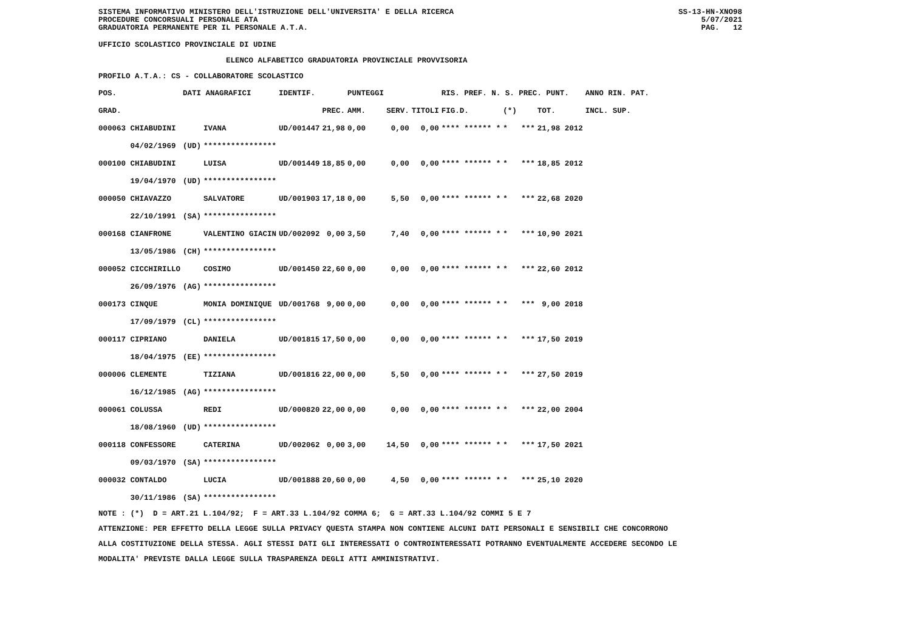SISTEMA INFORMATIVO MINISTERO DELL'ISTRUZIONE DELL'UNIVERSITA' E DELLA RICERCA PROCEDURE CONCORSUALI PERSONALE ATA GRADUATORIA PERMANENTE PER IL PERSONALE A.T.A.
SS-13-HN-XNO98 5/07/2021 PAG. 12
UFFICIO SCOLASTICO PROVINCIALE DI UDINE
ELENCO ALFABETICO GRADUATORIA PROVINCIALE PROVVISORIA
PROFILO A.T.A.: CS - COLLABORATORE SCOLASTICO
| POS. | DATI ANAGRAFICI | | IDENTIF. | | PUNTEGGI | | | RIS. PREF. N. S. PREC. PUNT. | | | ANNO RIN. PAT. |
| --- | --- | --- | --- | --- | --- | --- | --- | --- | --- | --- | --- |
| GRAD. | | | | PREC. | AMM. | SERV. | TITOLI | FIG.D. | (*) | TOT. | INCL. SUP. |
| 000063 CHIABUDINI | | IVANA | UD/001447 | 21,98 | 0,00 | 0,00 | 0,00 | **** ****** * | * *** | 21,98 2012 | |
| 04/02/1969 | (UD) | **************** | | | | | | | | | |
| 000100 CHIABUDINI | | LUISA | UD/001449 | 18,85 | 0,00 | 0,00 | 0,00 | **** ****** * | * *** | 18,85 2012 | |
| 19/04/1970 | (UD) | **************** | | | | | | | | | |
| 000050 CHIAVAZZO | | SALVATORE | UD/001903 | 17,18 | 0,00 | 5,50 | 0,00 | **** ****** * | * *** | 22,68 2020 | |
| 22/10/1991 | (SA) | **************** | | | | | | | | | |
| 000168 CIANFRONE | | VALENTINO GIACIN | UD/002092 | 0,00 | 3,50 | 7,40 | 0,00 | **** ****** * | * *** | 10,90 2021 | |
| 13/05/1986 | (CH) | **************** | | | | | | | | | |
| 000052 CICCHIRILLO | | COSIMO | UD/001450 | 22,60 | 0,00 | 0,00 | 0,00 | **** ****** * | * *** | 22,60 2012 | |
| 26/09/1976 | (AG) | **************** | | | | | | | | | |
| 000173 CINQUE | | MONIA DOMINIQUE | UD/001768 | 9,00 | 0,00 | 0,00 | 0,00 | **** ****** * | * *** | 9,00 2018 | |
| 17/09/1979 | (CL) | **************** | | | | | | | | | |
| 000117 CIPRIANO | | DANIELA | UD/001815 | 17,50 | 0,00 | 0,00 | 0,00 | **** ****** * | * *** | 17,50 2019 | |
| 18/04/1975 | (EE) | **************** | | | | | | | | | |
| 000006 CLEMENTE | | TIZIANA | UD/001816 | 22,00 | 0,00 | 5,50 | 0,00 | **** ****** * | * *** | 27,50 2019 | |
| 16/12/1985 | (AG) | **************** | | | | | | | | | |
| 000061 COLUSSA | | REDI | UD/000820 | 22,00 | 0,00 | 0,00 | 0,00 | **** ****** * | * *** | 22,00 2004 | |
| 18/08/1960 | (UD) | **************** | | | | | | | | | |
| 000118 CONFESSORE | | CATERINA | UD/002062 | 0,00 | 3,00 | 14,50 | 0,00 | **** ****** * | * *** | 17,50 2021 | |
| 09/03/1970 | (SA) | **************** | | | | | | | | | |
| 000032 CONTALDO | | LUCIA | UD/001888 | 20,60 | 0,00 | 4,50 | 0,00 | **** ****** * | * *** | 25,10 2020 | |
| 30/11/1986 | (SA) | **************** | | | | | | | | | |
NOTE : (*) D = ART.21 L.104/92; F = ART.33 L.104/92 COMMA 6; G = ART.33 L.104/92 COMMI 5 E 7 ATTENZIONE: PER EFFETTO DELLA LEGGE SULLA PRIVACY QUESTA STAMPA NON CONTIENE ALCUNI DATI PERSONALI E SENSIBILI CHE CONCORRONO ALLA COSTITUZIONE DELLA STESSA. AGLI STESSI DATI GLI INTERESSATI O CONTROINTERESSATI POTRANNO EVENTUALMENTE ACCEDERE SECONDO LE MODALITA' PREVISTE DALLA LEGGE SULLA TRASPARENZA DEGLI ATTI AMMINISTRATIVI.